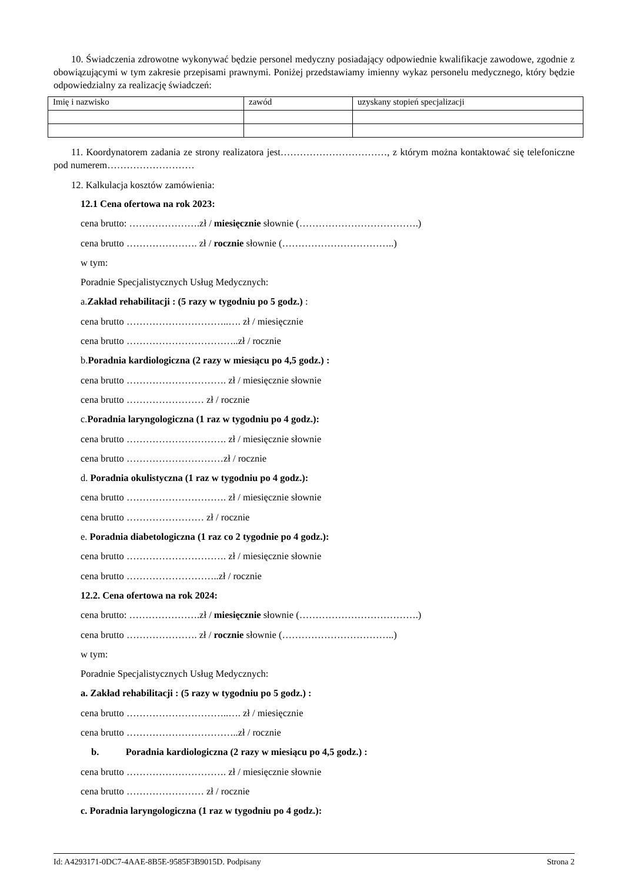10. Świadczenia zdrowotne wykonywać będzie personel medyczny posiadający odpowiednie kwalifikacje zawodowe, zgodnie z obowiązującymi w tym zakresie przepisami prawnymi. Poniżej przedstawiamy imienny wykaz personelu medycznego, który będzie odpowiedzialny za realizację świadczeń:
| Imię i nazwisko | zawód | uzyskany stopień specjalizacji |
11. Koordynatorem zadania ze strony realizatora jest……………………………, z którym można kontaktować się telefoniczne pod numerem………………………
12. Kalkulacja kosztów zamówienia:
12.1 Cena ofertowa na rok 2023:
cena brutto: ………………….zł / miesięcznie słownie (……………………………….)
cena brutto …………………. zł / rocznie słownie (……………………………..)
w tym:
Poradnie Specjalistycznych Usług Medycznych:
a.Zakład rehabilitacji : (5 razy w tygodniu po 5 godz.) :
cena brutto …………………………..…. zł / miesięcznie
cena brutto ……………………………..zł / rocznie
b.Poradnia kardiologiczna (2 razy w miesiącu po 4,5 godz.) :
cena brutto …………………………. zł / miesięcznie słownie
cena brutto …………………… zł / rocznie
c.Poradnia laryngologiczna (1 raz w tygodniu po 4 godz.):
cena brutto …………………………. zł / miesięcznie słownie
cena brutto …………………………zł / rocznie
d. Poradnia okulistyczna (1 raz w tygodniu po 4 godz.):
cena brutto …………………………. zł / miesięcznie słownie
cena brutto …………………… zł / rocznie
e. Poradnia diabetologiczna (1 raz co 2 tygodnie po 4 godz.):
cena brutto …………………………. zł / miesięcznie słownie
cena brutto ………………………..zł / rocznie
12.2. Cena ofertowa na rok 2024:
cena brutto: ………………….zł / miesięcznie słownie (……………………………….)
cena brutto …………………. zł / rocznie słownie (……………………………..)
w tym:
Poradnie Specjalistycznych Usług Medycznych:
a. Zakład rehabilitacji : (5 razy w tygodniu po 5 godz.) :
cena brutto …………………………..…. zł / miesięcznie
cena brutto ……………………………..zł / rocznie
b. Poradnia kardiologiczna (2 razy w miesiącu po 4,5 godz.) :
cena brutto …………………………. zł / miesięcznie słownie
cena brutto …………………… zł / rocznie
c. Poradnia laryngologiczna (1 raz w tygodniu po 4 godz.):
Id: A4293171-0DC7-4AAE-8B5E-9585F3B9015D. Podpisany Strona 2